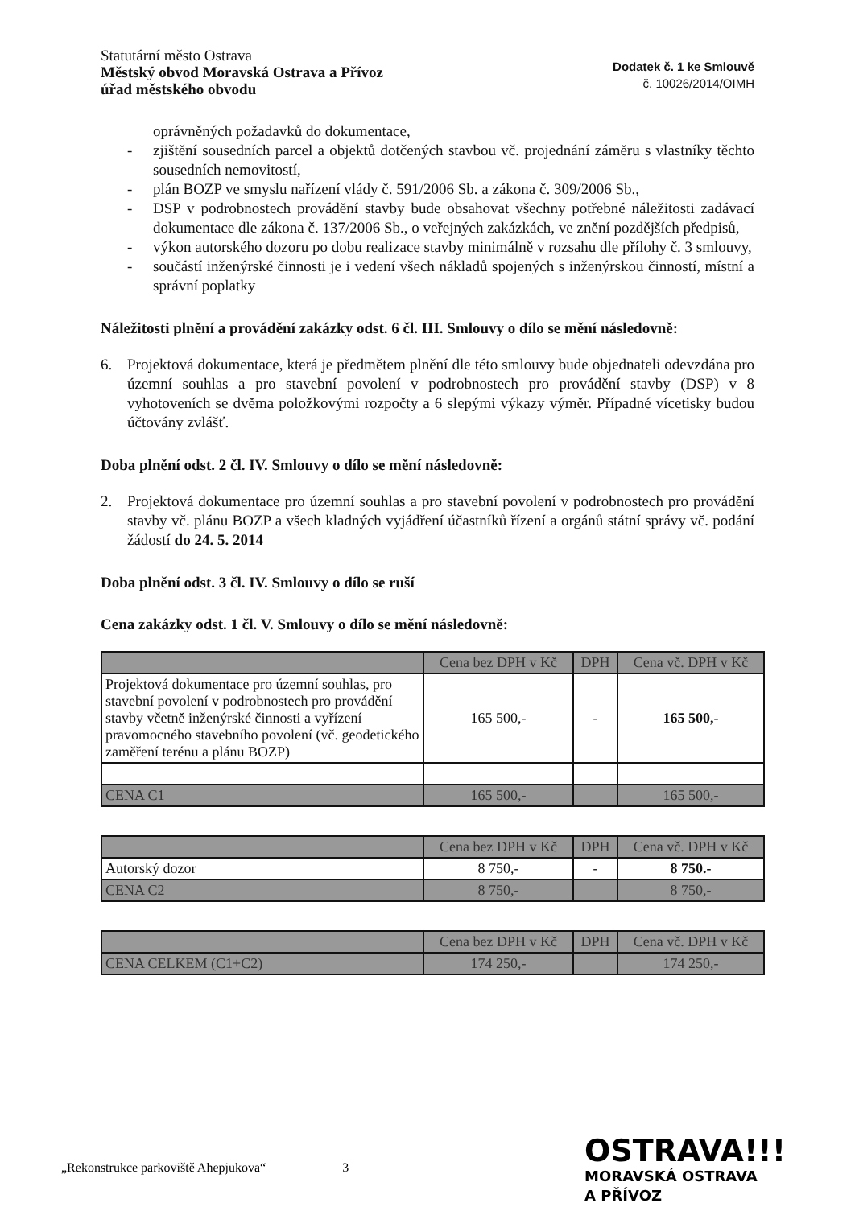Statutární město Ostrava
Městský obvod Moravská Ostrava a Přívoz
úřad městského obvodu
Dodatek č. 1 ke Smlouvě
č. 10026/2014/OIMH
oprávněných požadavků do dokumentace,
- zjištění sousedních parcel a objektů dotčených stavbou vč. projednání záměru s vlastníky těchto sousedních nemovitostí,
- plán BOZP ve smyslu nařízení vlády č. 591/2006 Sb. a zákona č. 309/2006 Sb.,
- DSP v podrobnostech provádění stavby bude obsahovat všechny potřebné náležitosti zadávací dokumentace dle zákona č. 137/2006 Sb., o veřejných zakázkách, ve znění pozdějších předpisů,
- výkon autorského dozoru po dobu realizace stavby minimálně v rozsahu dle přílohy č. 3 smlouvy,
- součástí inženýrské činnosti je i vedení všech nákladů spojených s inženýrskou činností, místní a správní poplatky
Náležitosti plnění a provádění zakázky odst. 6 čl. III. Smlouvy o dílo se mění následovně:
6. Projektová dokumentace, která je předmětem plnění dle této smlouvy bude objednateli odevzdána pro územní souhlas a pro stavební povolení v podrobnostech pro provádění stavby (DSP) v 8 vyhotoveních se dvěma položkovými rozpočty a 6 slepými výkazy výměr. Případné vícetisky budou účtovány zvlášť.
Doba plnění odst. 2 čl. IV. Smlouvy o dílo se mění následovně:
2. Projektová dokumentace pro územní souhlas a pro stavební povolení v podrobnostech pro provádění stavby vč. plánu BOZP a všech kladných vyjádření účastníků řízení a orgánů státní správy vč. podání žádostí do 24. 5. 2014
Doba plnění odst. 3 čl. IV. Smlouvy o dílo se ruší
Cena zakázky odst. 1 čl. V. Smlouvy o dílo se mění následovně:
| | Cena bez DPH v Kč | DPH | Cena vč. DPH v Kč |
| --- | --- | --- | --- |
| Projektová dokumentace pro územní souhlas, pro stavební povolení v podrobnostech pro provádění stavby včetně inženýrské činnosti a vyřízení pravomocného stavebního povolení (vč. geodetického zaměření terénu a plánu BOZP) | 165 500,- | - | 165 500,- |
| CENA C1 | 165 500,- | | 165 500,- |
| | Cena bez DPH v Kč | DPH | Cena vč. DPH v Kč |
| --- | --- | --- | --- |
| Autorský dozor | 8 750,- | - | 8 750.- |
| CENA C2 | 8 750,- | | 8 750,- |
| | Cena bez DPH v Kč | DPH | Cena vč. DPH v Kč |
| --- | --- | --- | --- |
| CENA CELKEM (C1+C2) | 174 250,- | | 174 250,- |
„Rekonstrukce parkoviště Ahepjukova“
3
OSTRAVA!!!
MORAVSKÁ OSTRAVA
A PŘÍVOZ